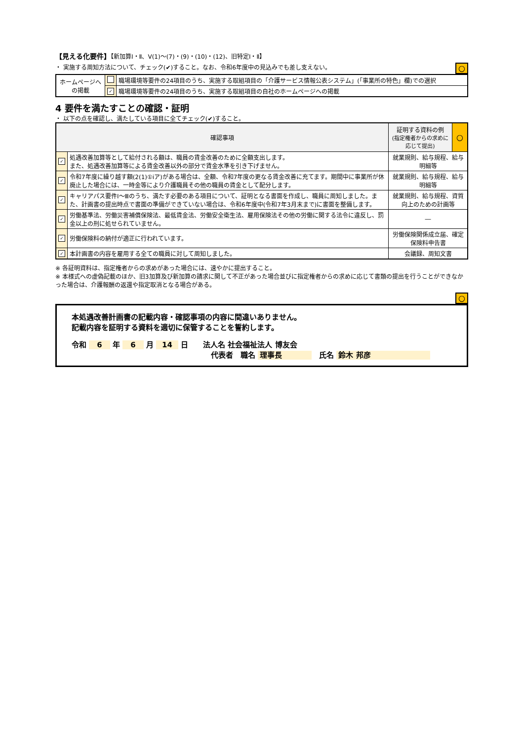【見える化要件】【新加算Ⅰ・Ⅱ、Ⅴ(1)～(7)・(9)・(10)・(12)、旧特定Ⅰ・Ⅱ】
・ 実施する周知方法について、チェック(✔)すること。なお、令和6年度中の見込みでも差し支えない。 ○
| ホームページへの掲載 | | 職場環境等要件の24項目のうち、実施する取組項目の「介護サービス情報公表システム」(「事業所の特色」欄)での選択 |
| | ✓ | 職場環境等要件の24項目のうち、実施する取組項目の自社のホームページへの掲載 |
4 要件を満たすことの確認・証明
・ 以下の点を確認し、満たしている項目に全てチェック(✔)すること。
| 確認事項 | | 証明する資料の例 (指定権者からの求めに応じて提出) | ○ |
| ✓ | 処遇改善加算等として給付される額は、職員の賃金改善のために全額支出します。 また、処遇改善加算等による賃金改善以外の部分で賃金水準を引き下げません。 | 就業規則、給与規程、給与明細等 | |
| ✓ | 令和7年度に繰り越す額(2(1)①ⅰア)がある場合は、全額、令和7年度の更なる賃金改善に充てます。期間中に事業所が休廃止した場合には、一時金等により介護職員その他の職員の賃金として配分します。 | 就業規則、給与規程、給与明細等 | |
| ✓ | キャリアパス要件Ⅰ～Ⅲのうち、満たす必要のある項目について、証明となる書面を作成し、職員に周知しました。また、計画書の提出時点で書面の準備ができていない場合は、令和6年度中(令和7年3月末まで)に書面を整備します。 | 就業規則、給与規程、資質向上のための計画等 | |
| ✓ | 労働基準法、労働災害補償保険法、最低賃金法、労働安全衛生法、雇用保険法その他の労働に関する法令に違反し、罰金以上の刑に処せられていません。 | ― | |
| ✓ | 労働保険料の納付が適正に行われています。 | 労働保険関係成立届、確定保険料申告書 | |
| ✓ | 本計画書の内容を雇用する全ての職員に対して周知しました。 | 会議録、周知文書 | |
※ 各証明資料は、指定権者からの求めがあった場合には、速やかに提出すること。
※ 本様式への虚偽記載のほか、旧3加算及び新加算の請求に関して不正があった場合並びに指定権者からの求めに応じて書類の提出を行うことができなかった場合は、介護報酬の返還や指定取消となる場合がある。
○
本処遇改善計画書の記載内容・確認事項の内容に間違いありません。
記載内容を証明する資料を適切に保管することを誓約します。
令和 6 年 6 月 14 日　　法人名 社会福祉法人 博友会
代表者　職名 理事長　氏名 鈴木 邦彦